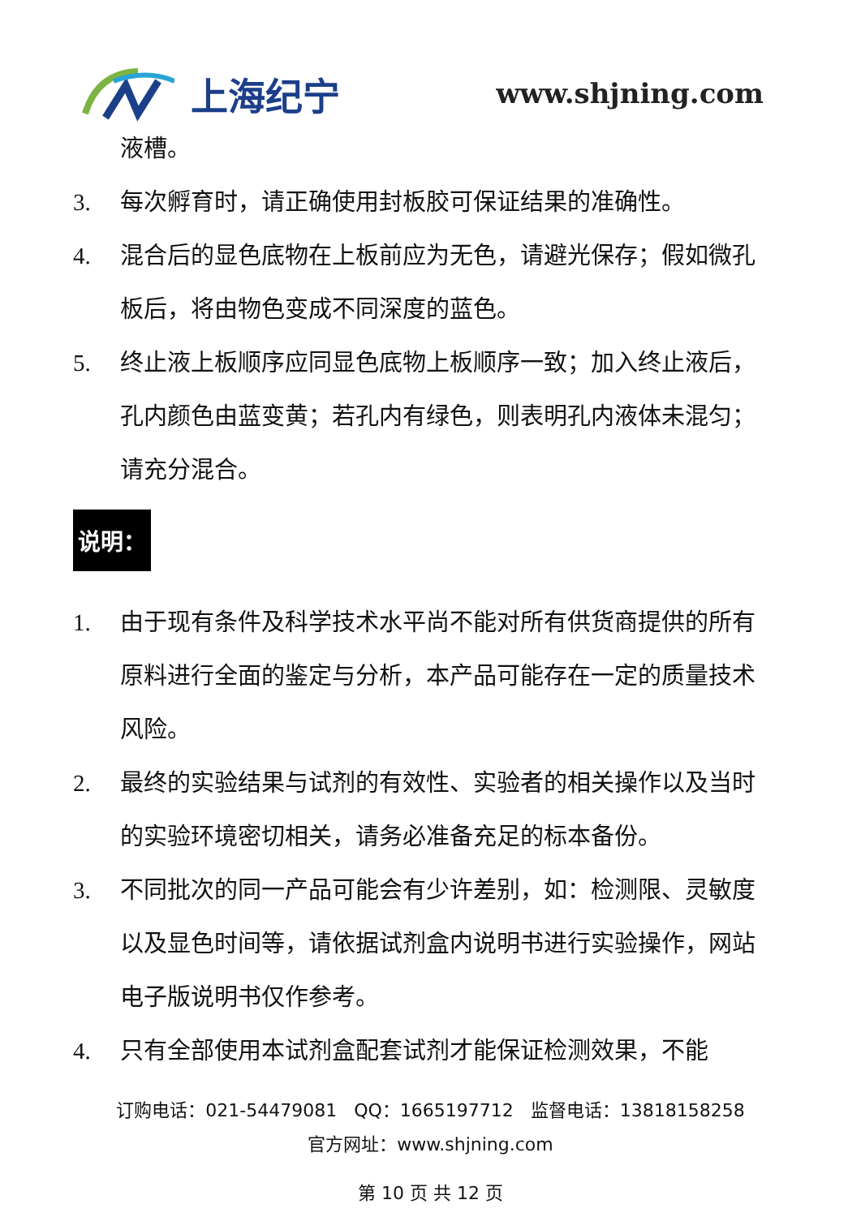上海纪宁
www.shjning.com
液槽。
3. 每次孵育时，请正确使用封板胶可保证结果的准确性。
4. 混合后的显色底物在上板前应为无色，请避光保存；假如微孔板后，将由物色变成不同深度的蓝色。
5. 终止液上板顺序应同显色底物上板顺序一致；加入终止液后，孔内颜色由蓝变黄；若孔内有绿色，则表明孔内液体未混匀；请充分混合。
说明：
1. 由于现有条件及科学技术水平尚不能对所有供货商提供的所有原料进行全面的鉴定与分析，本产品可能存在一定的质量技术风险。
2. 最终的实验结果与试剂的有效性、实验者的相关操作以及当时的实验环境密切相关，请务必准备充足的标本备份。
3. 不同批次的同一产品可能会有少许差别，如：检测限、灵敏度以及显色时间等，请依据试剂盒内说明书进行实验操作，网站电子版说明书仅作参考。
4. 只有全部使用本试剂盒配套试剂才能保证检测效果，不能
订购电话：021-54479081 QQ：1665197712 监督电话：13818158258
官方网址：www.shjning.com
第 10 页 共 12 页